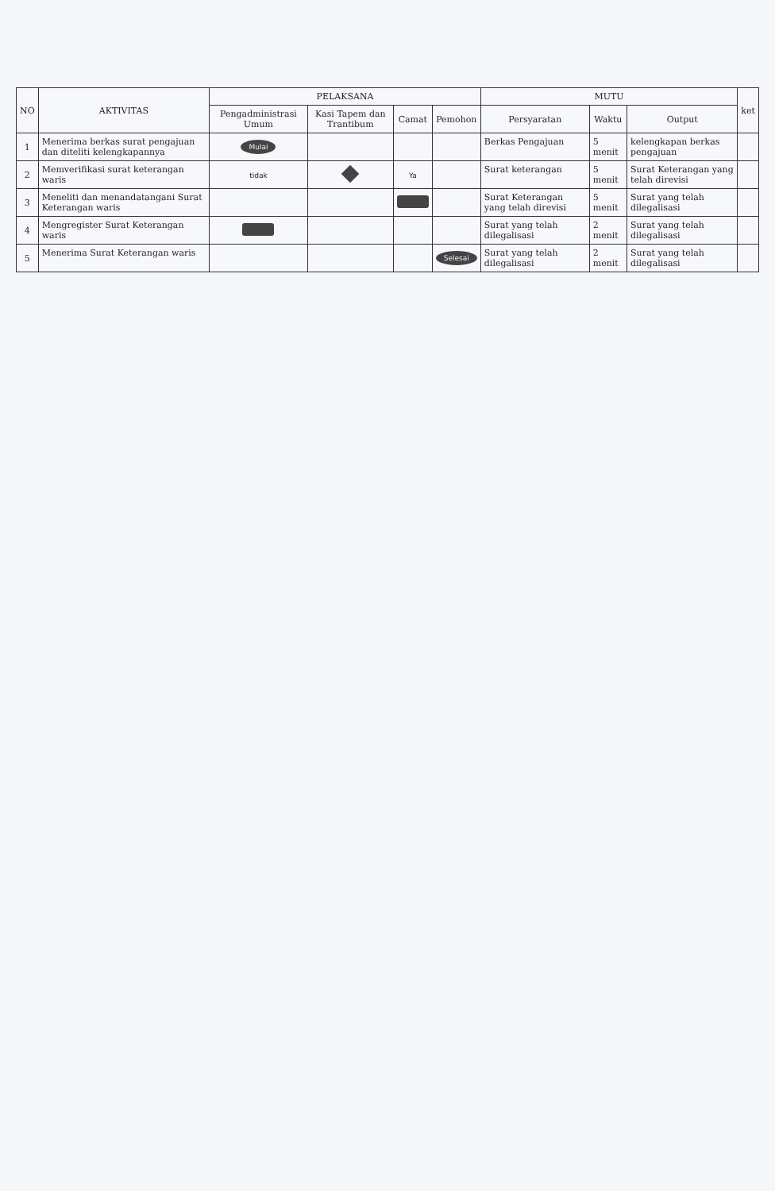| NO | AKTIVITAS | PELAKSANA | | | | MUTU | | | ket |
| --- | --- | --- | --- | --- | --- | --- | --- | --- | --- |
| | | Pengadministrasi Umum | Kasi Tapem dan Trantibum | Camat | Pemohon | Persyaratan | Waktu | Output | |
| 1 | Menerima berkas surat pengajuan dan diteliti kelengkapannya | Mulai | | | | Berkas Pengajuan | 5 menit | kelengkapan berkas pengajuan | |
| 2 | Memverifikasi surat keterangan waris | tidak | | Ya | | Surat keterangan | 5 menit | Surat Keterangan yang telah direvisi | |
| 3 | Meneliti dan menandatangani Surat Keterangan waris | | | | | Surat Keterangan yang telah direvisi | 5 menit | Surat yang telah dilegalisasi | |
| 4 | Mengregister Surat Keterangan waris | | | | | Surat yang telah dilegalisasi | 2 menit | Surat yang telah dilegalisasi | |
| 5 | Menerima Surat Keterangan waris | | | | Selesai | Surat yang telah dilegalisasi | 2 menit | Surat yang telah dilegalisasi | |